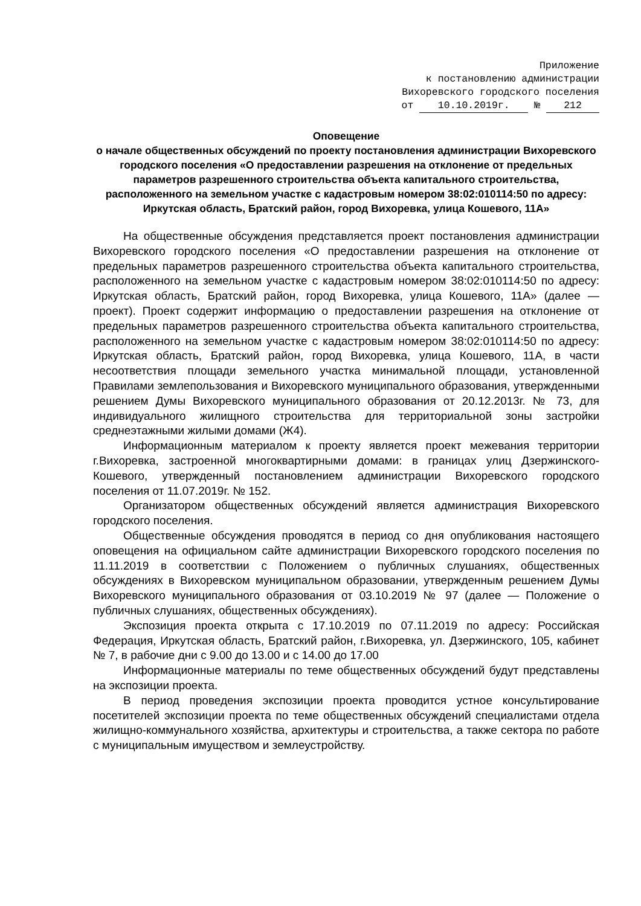Приложение
к постановлению администрации
Вихоревского городского поселения
от 10.10.2019г. № 212
Оповещение
о начале общественных обсуждений по проекту постановления администрации Вихоревского городского поселения «О предоставлении разрешения на отклонение от предельных параметров разрешенного строительства объекта капитального строительства, расположенного на земельном участке с кадастровым номером 38:02:010114:50 по адресу: Иркутская область, Братский район, город Вихоревка, улица Кошевого, 11А»
На общественные обсуждения представляется проект постановления администрации Вихоревского городского поселения «О предоставлении разрешения на отклонение от предельных параметров разрешенного строительства объекта капитального строительства, расположенного на земельном участке с кадастровым номером 38:02:010114:50 по адресу: Иркутская область, Братский район, город Вихоревка, улица Кошевого, 11А» (далее — проект). Проект содержит информацию о предоставлении разрешения на отклонение от предельных параметров разрешенного строительства объекта капитального строительства, расположенного на земельном участке с кадастровым номером 38:02:010114:50 по адресу: Иркутская область, Братский район, город Вихоревка, улица Кошевого, 11А, в части несоответствия площади земельного участка минимальной площади, установленной Правилами землепользования и Вихоревского муниципального образования, утвержденными решением Думы Вихоревского муниципального образования от 20.12.2013г. № 73, для индивидуального жилищного строительства для территориальной зоны застройки среднеэтажными жилыми домами (Ж4).
Информационным материалом к проекту является проект межевания территории г.Вихоревка, застроенной многоквартирными домами: в границах улиц Дзержинского-Кошевого, утвержденный постановлением администрации Вихоревского городского поселения от 11.07.2019г. № 152.
Организатором общественных обсуждений является администрация Вихоревского городского поселения.
Общественные обсуждения проводятся в период со дня опубликования настоящего оповещения на официальном сайте администрации Вихоревского городского поселения по 11.11.2019 в соответствии с Положением о публичных слушаниях, общественных обсуждениях в Вихоревском муниципальном образовании, утвержденным решением Думы Вихоревского муниципального образования от 03.10.2019 № 97 (далее — Положение о публичных слушаниях, общественных обсуждениях).
Экспозиция проекта открыта с 17.10.2019 по 07.11.2019 по адресу: Российская Федерация, Иркутская область, Братский район, г.Вихоревка, ул. Дзержинского, 105, кабинет № 7, в рабочие дни с 9.00 до 13.00 и с 14.00 до 17.00
Информационные материалы по теме общественных обсуждений будут представлены на экспозиции проекта.
В период проведения экспозиции проекта проводится устное консультирование посетителей экспозиции проекта по теме общественных обсуждений специалистами отдела жилищно-коммунального хозяйства, архитектуры и строительства, а также сектора по работе с муниципальным имуществом и землеустройству.